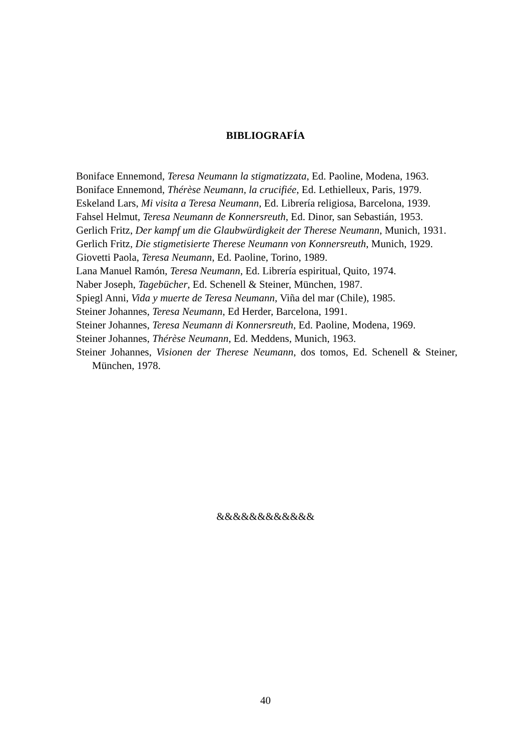BIBLIOGRAFÍA
Boniface Ennemond, Teresa Neumann la stigmatizzata, Ed. Paoline, Modena, 1963.
Boniface Ennemond, Thérèse Neumann, la crucifiée, Ed. Lethielleux, Paris, 1979.
Eskeland Lars, Mi visita a Teresa Neumann, Ed. Librería religiosa, Barcelona, 1939.
Fahsel Helmut, Teresa Neumann de Konnersreuth, Ed. Dinor, san Sebastián, 1953.
Gerlich Fritz, Der kampf um die Glaubwürdigkeit der Therese Neumann, Munich, 1931.
Gerlich Fritz, Die stigmetisierte Therese Neumann von Konnersreuth, Munich, 1929.
Giovetti Paola, Teresa Neumann, Ed. Paoline, Torino, 1989.
Lana Manuel Ramón, Teresa Neumann, Ed. Librería espiritual, Quito, 1974.
Naber Joseph, Tagebücher, Ed. Schenell & Steiner, München, 1987.
Spiegl Anni, Vida y muerte de Teresa Neumann, Viña del mar (Chile), 1985.
Steiner Johannes, Teresa Neumann, Ed Herder, Barcelona, 1991.
Steiner Johannes, Teresa Neumann di Konnersreuth, Ed. Paoline, Modena, 1969.
Steiner Johannes, Thérèse Neumann, Ed. Meddens, Munich, 1963.
Steiner Johannes, Visionen der Therese Neumann, dos tomos, Ed. Schenell & Steiner, München, 1978.
&&&&&&&&&&&&
40